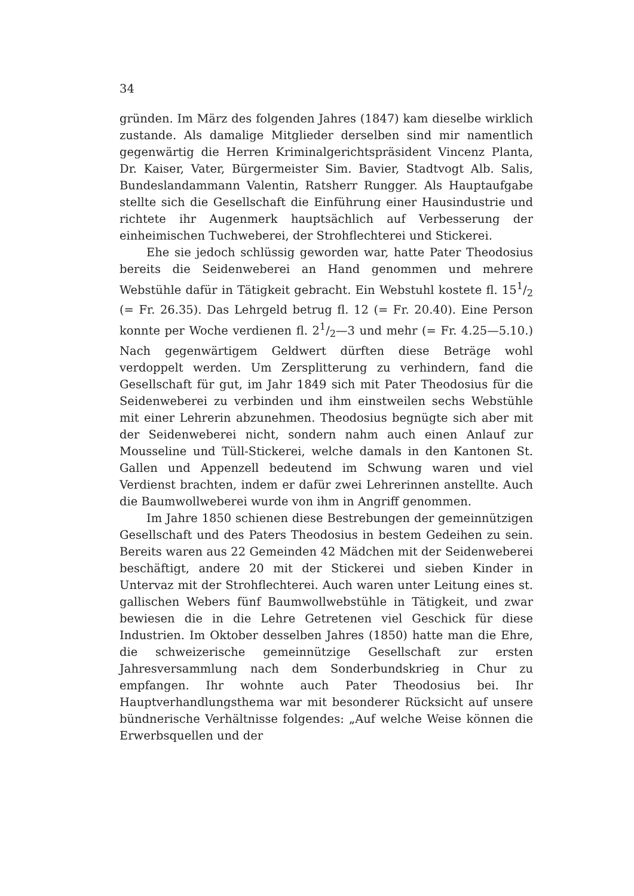34
gründen. Im März des folgenden Jahres (1847) kam dieselbe wirklich zustande. Als damalige Mitglieder derselben sind mir namentlich gegenwärtig die Herren Kriminalgerichtspräsident Vincenz Planta, Dr. Kaiser, Vater, Bürgermeister Sim. Bavier, Stadtvogt Alb. Salis, Bundeslandammann Valentin, Ratsherr Rungger. Als Hauptaufgabe stellte sich die Gesellschaft die Einführung einer Hausindustrie und richtete ihr Augenmerk hauptsächlich auf Verbesserung der einheimischen Tuchweberei, der Strohflechterei und Stickerei.
Ehe sie jedoch schlüssig geworden war, hatte Pater Theodosius bereits die Seidenweberei an Hand genommen und mehrere Webstühle dafür in Tätigkeit gebracht. Ein Webstuhl kostete fl. 151/2 (= Fr. 26.35). Das Lehrgeld betrug fl. 12 (= Fr. 20.40). Eine Person konnte per Woche verdienen fl. 21/2—3 und mehr (= Fr. 4.25—5.10.) Nach gegenwärtigem Geldwert dürften diese Beträge wohl verdoppelt werden. Um Zersplitterung zu verhindern, fand die Gesellschaft für gut, im Jahr 1849 sich mit Pater Theodosius für die Seidenweberei zu verbinden und ihm einstweilen sechs Webstühle mit einer Lehrerin abzunehmen. Theodosius begnügte sich aber mit der Seidenweberei nicht, sondern nahm auch einen Anlauf zur Mousseline und Tüll-Stickerei, welche damals in den Kantonen St. Gallen und Appenzell bedeutend im Schwung waren und viel Verdienst brachten, indem er dafür zwei Lehrerinnen anstellte. Auch die Baumwollweberei wurde von ihm in Angriff genommen.
Im Jahre 1850 schienen diese Bestrebungen der gemeinnützigen Gesellschaft und des Paters Theodosius in bestem Gedeihen zu sein. Bereits waren aus 22 Gemeinden 42 Mädchen mit der Seidenweberei beschäftigt, andere 20 mit der Stickerei und sieben Kinder in Untervaz mit der Strohflechterei. Auch waren unter Leitung eines st. gallischen Webers fünf Baumwollwebstühle in Tätigkeit, und zwar bewiesen die in die Lehre Getretenen viel Geschick für diese Industrien. Im Oktober desselben Jahres (1850) hatte man die Ehre, die schweizerische gemeinnützige Gesellschaft zur ersten Jahresversammlung nach dem Sonderbundskrieg in Chur zu empfangen. Ihr wohnte auch Pater Theodosius bei. Ihr Hauptverhandlungsthema war mit besonderer Rücksicht auf unsere bündnerische Verhältnisse folgendes: „Auf welche Weise können die Erwerbsquellen und der